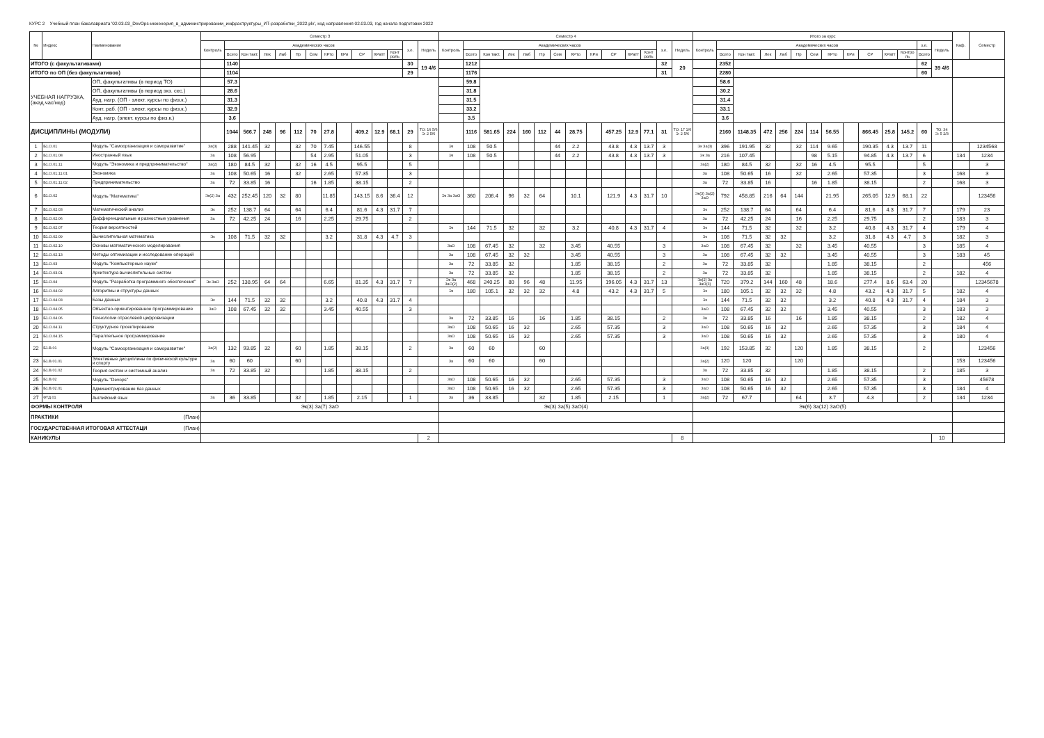КУРС 2 Учебный план бакалавриата '02.03.03_DevOps-инженерия_в_администрировании_инфраструктуры_ИТ-разработки_2022.plx', код направления 02.03.03, год начала подготовки 2022
| № | Индекс | Наименование | Семестр 3 | | | | | | | | | | | | | | Семестр 4 | | | | | | | | | | | | | | Итого за курс | | | | | | | | | | | | | | Каф. | Семестр |
| --- | --- | --- | --- | --- | --- | --- | --- | --- | --- | --- | --- | --- | --- | --- | --- | --- | --- | --- | --- | --- | --- | --- | --- | --- | --- | --- | --- | --- | --- | --- | --- | --- | --- | --- | --- | --- | --- | --- | --- | --- | --- | --- | --- | --- | --- | --- |
| | | | Контроль | Академических часов | | | | | | | | | | | з.е. | Недель | Контроль | Академических часов | | | | | | | | | | | з.е. | Недель | Контроль | Академических часов | | | | | | | | | | | з.е. | Недель | | |
| | | | | Всего | Кон такт. | Лек | Лаб | Пр | Сем | КРто | КРи | СР | КРатт | Конт роль | | | | Всего | Кон такт. | Лек | Лаб | Пр | Сем | КРто | КРи | СР | КРатт | Конт роль | | | | Всего | Кон такт. | Лек | Лаб | Пр | Сем | КРто | КРи | СР | КРатт | Контро ль | Всего | | | |
| ИТОГО (с факультативами) | | | | 1140 | | | | | | | | | | | 30 | 19 4/6 | | 1212 | | | | | | | | | | | 32 | 20 | | 2352 | | | | | | | | | | | 62 | 39 4/6 | | |
| ИТОГО по ОП (без факультативов) | | | | 1104 | | | | | | | | | | | 29 | | | 1176 | | | | | | | | | | | 31 | | | 2280 | | | | | | | | | | | 60 | | | |
| УЧЕБНАЯ НАГРУЗКА, (акад.час/нед) | | ОП, факультативы (в период ТО) | | 57.3 | | | | | | | | | | | | | | 59.8 | | | | | | | | | | | | | | 58.6 | | | | | | | | | | | | | | |
| | | ОП, факультативы (в период экз. сес.) | | 28.6 | | | | | | | | | | | | | | 31.8 | | | | | | | | | | | | | | 30.2 | | | | | | | | | | | | | | |
| | | Ауд. нагр. (ОП - элект. курсы по физ.к.) | | 31.3 | | | | | | | | | | | | | | 31.5 | | | | | | | | | | | | | | 31.4 | | | | | | | | | | | | | | |
| | | Конт. раб. (ОП - элект. курсы по физ.к.) | | 32.9 | | | | | | | | | | | | | | 33.2 | | | | | | | | | | | | | | 33.1 | | | | | | | | | | | | | | |
| | | Ауд. нагр. (элект. курсы по физ.к.) | | 3.6 | | | | | | | | | | | | | | 3.5 | | | | | | | | | | | | | | 3.6 | | | | | | | | | | | | | | |
| ДИСЦИПЛИНЫ (МОДУЛИ) | | | | 1044 | 566.7 | 248 | 96 | 112 | 70 | 27.8 | | 409.2 | 12.9 | 68.1 | 29 | ТО: 16 5/6 Э: 2 5/6 | | 1116 | 581.65 | 224 | 160 | 112 | 44 | 28.75 | | 457.25 | 12.9 | 77.1 | 31 | ТО: 17 1/6 Э: 2 5/6 | | 2160 | 1148.35 | 472 | 256 | 224 | 114 | 56.55 | | 866.45 | 25.8 | 145.2 | 60 | ТО: 34 Э: 5 2/3 | | |
| 1 | Б1.О.01 | Модуль "Самоорганизация и саморазвитие" | За(3) | 288 | 141.45 | 32 | | 32 | 70 | 7.45 | | 146.55 | | | 8 | | Эк | 108 | 50.5 | | | | 44 | 2.2 | | 43.8 | 4.3 | 13.7 | 3 | | Эк За(3) | 396 | 191.95 | 32 | | 32 | 114 | 9.65 | | 190.35 | 4.3 | 13.7 | 11 | | | 1234568 |
| 2 | Б1.О.01.08 | Иностранный язык | За | 108 | 56.95 | | | | 54 | 2.95 | | 51.05 | | | 3 | | Эк | 108 | 50.5 | | | | 44 | 2.2 | | 43.8 | 4.3 | 13.7 | 3 | | Эк За | 216 | 107.45 | | | | 98 | 5.15 | | 94.85 | 4.3 | 13.7 | 6 | | 134 | 1234 |
| 3 | Б1.О.01.11 | Модуль "Экономика и предпринимательство" | За(2) | 180 | 84.5 | 32 | | 32 | 16 | 4.5 | | 95.5 | | | 5 | | | | | | | | | | | | | | | | За(2) | 180 | 84.5 | 32 | | 32 | 16 | 4.5 | | 95.5 | | | 5 | | | 3 |
| 4 | Б1.О.01.11.01 | Экономика | За | 108 | 50.65 | 16 | | 32 | | 2.65 | | 57.35 | | | 3 | | | | | | | | | | | | | | | | За | 108 | 50.65 | 16 | | 32 | | 2.65 | | 57.35 | | | 3 | | 168 | 3 |
| 5 | Б1.О.01.11.02 | Предпринимательство | За | 72 | 33.85 | 16 | | | 16 | 1.85 | | 38.15 | | | 2 | | | | | | | | | | | | | | | | За | 72 | 33.85 | 16 | | | 16 | 1.85 | | 38.15 | | | 2 | | 168 | 3 |
| 6 | Б1.О.02 | Модуль "Математика" | Эк(2) За | 432 | 252.45 | 120 | 32 | 80 | | 11.85 | | 143.15 | 8.6 | 36.4 | 12 | | Эк За ЗаО | 360 | 206.4 | 96 | 32 | 64 | | 10.1 | | 121.9 | 4.3 | 31.7 | 10 | | Эк(3) За(2) ЗаО | 792 | 458.85 | 216 | 64 | 144 | | 21.95 | | 265.05 | 12.9 | 68.1 | 22 | | | 123456 |
| 7 | Б1.О.02.03 | Математический анализ | Эк | 252 | 138.7 | 64 | | 64 | | 6.4 | | 81.6 | 4.3 | 31.7 | 7 | | | | | | | | | | | | | | | | Эк | 252 | 138.7 | 64 | | 64 | | 6.4 | | 81.6 | 4.3 | 31.7 | 7 | | 179 | 23 |
| 8 | Б1.О.02.06 | Дифференциальные и разностные уравнения | За | 72 | 42.25 | 24 | | 16 | | 2.25 | | 29.75 | | | 2 | | | | | | | | | | | | | | | | За | 72 | 42.25 | 24 | | 16 | | 2.25 | | 29.75 | | | 2 | | 183 | 3 |
| 9 | Б1.О.02.07 | Теория вероятностей | | | | | | | | | | | | | | | Эк | 144 | 71.5 | 32 | | 32 | | 3.2 | | 40.8 | 4.3 | 31.7 | 4 | | Эк | 144 | 71.5 | 32 | | 32 | | 3.2 | | 40.8 | 4.3 | 31.7 | 4 | | 179 | 4 |
| 10 | Б1.О.02.09 | Вычислительная математика | Эк | 108 | 71.5 | 32 | 32 | | | 3.2 | | 31.8 | 4.3 | 4.7 | 3 | | | | | | | | | | | | | | | | Эк | 108 | 71.5 | 32 | 32 | | | 3.2 | | 31.8 | 4.3 | 4.7 | 3 | | 182 | 3 |
| 11 | Б1.О.02.10 | Основы математического моделирования | | | | | | | | | | | | | | | ЗаО | 108 | 67.45 | 32 | | 32 | | 3.45 | | 40.55 | | | 3 | | ЗаО | 108 | 67.45 | 32 | | 32 | | 3.45 | | 40.55 | | | 3 | | 185 | 4 |
| 12 | Б1.О.02.13 | Методы оптимизации и исследование операций | | | | | | | | | | | | | | | За | 108 | 67.45 | 32 | 32 | | | 3.45 | | 40.55 | | | 3 | | За | 108 | 67.45 | 32 | 32 | | | 3.45 | | 40.55 | | | 3 | | 183 | 45 |
| 13 | Б1.О.03 | Модуль "Компьютерные науки" | | | | | | | | | | | | | | | За | 72 | 33.85 | 32 | | | | 1.85 | | 38.15 | | | 2 | | За | 72 | 33.85 | 32 | | | | 1.85 | | 38.15 | | | 2 | | | 456 |
| 14 | Б1.О.03.01 | Архитектура вычислительных систем | | | | | | | | | | | | | | | За | 72 | 33.85 | 32 | | | | 1.85 | | 38.15 | | | 2 | | За | 72 | 33.85 | 32 | | | | 1.85 | | 38.15 | | | 2 | | 182 | 4 |
| 15 | Б1.О.04 | Модуль "Разработка программного обеспечения" | Эк ЗаО | 252 | 138.95 | 64 | 64 | | | 6.65 | | 81.35 | 4.3 | 31.7 | 7 | | Эк За ЗаО(2) | 468 | 240.25 | 80 | 96 | 48 | | 11.95 | | 196.05 | 4.3 | 31.7 | 13 | | Эк(2) За ЗаО(3) | 720 | 379.2 | 144 | 160 | 48 | | 18.6 | | 277.4 | 8.6 | 63.4 | 20 | | | 12345678 |
| 16 | Б1.О.04.02 | Алгоритмы и структуры данных | | | | | | | | | | | | | | | Эк | 180 | 105.1 | 32 | 32 | 32 | | 4.8 | | 43.2 | 4.3 | 31.7 | 5 | | Эк | 180 | 105.1 | 32 | 32 | 32 | | 4.8 | | 43.2 | 4.3 | 31.7 | 5 | | 182 | 4 |
| 17 | Б1.О.04.03 | Базы данных | Эк | 144 | 71.5 | 32 | 32 | | | 3.2 | | 40.8 | 4.3 | 31.7 | 4 | | | | | | | | | | | | | | | | Эк | 144 | 71.5 | 32 | 32 | | | 3.2 | | 40.8 | 4.3 | 31.7 | 4 | | 184 | 3 |
| 18 | Б1.О.04.05 | Объектно-ориентированное программирование | ЗаО | 108 | 67.45 | 32 | 32 | | | 3.45 | | 40.55 | | | 3 | | | | | | | | | | | | | | | | ЗаО | 108 | 67.45 | 32 | 32 | | | 3.45 | | 40.55 | | | 3 | | 183 | 3 |
| 19 | Б1.О.04.06 | Технологии отраслевой цифровизации | | | | | | | | | | | | | | | За | 72 | 33.85 | 16 | | 16 | | 1.85 | | 38.15 | | | 2 | | За | 72 | 33.85 | 16 | | 16 | | 1.85 | | 38.15 | | | 2 | | 182 | 4 |
| 20 | Б1.О.04.11 | Структурное проектирование | | | | | | | | | | | | | | | ЗаО | 108 | 50.65 | 16 | 32 | | | 2.65 | | 57.35 | | | 3 | | ЗаО | 108 | 50.65 | 16 | 32 | | | 2.65 | | 57.35 | | | 3 | | 184 | 4 |
| 21 | Б1.О.04.15 | Параллельное программирование | | | | | | | | | | | | | | | ЗаО | 108 | 50.65 | 16 | 32 | | | 2.65 | | 57.35 | | | 3 | | ЗаО | 108 | 50.65 | 16 | 32 | | | 2.65 | | 57.35 | | | 3 | | 180 | 4 |
| 22 | Б1.В.01 | Модуль "Самоорганизация и саморазвитие" | За(2) | 132 | 93.85 | 32 | | 60 | | 1.85 | | 38.15 | | | 2 | | За | 60 | 60 | | | 60 | | | | | | | | | За(3) | 192 | 153.85 | 32 | | 120 | | 1.85 | | 38.15 | | | 2 | | | 123456 |
| 23 | Б1.В.01.01 | Элективные дисциплины по физической культуре и спорту | За | 60 | 60 | | | 60 | | | | | | | | | За | 60 | 60 | | | 60 | | | | | | | | | За(2) | 120 | 120 | | | 120 | | | | | | | | | 153 | 123456 |
| 24 | Б1.В.01.02 | Теория систем и системный анализ | За | 72 | 33.85 | 32 | | | | 1.85 | | 38.15 | | | 2 | | | | | | | | | | | | | | | | За | 72 | 33.85 | 32 | | | | 1.85 | | 38.15 | | | 2 | | 185 | 3 |
| 25 | Б1.В.02 | Модуль "Devops" | | | | | | | | | | | | | | | ЗаО | 108 | 50.65 | 16 | 32 | | | 2.65 | | 57.35 | | | 3 | | ЗаО | 108 | 50.65 | 16 | 32 | | | 2.65 | | 57.35 | | | 3 | | | 45678 |
| 26 | Б1.В.02.01 | Администрирование баз данных | | | | | | | | | | | | | | | ЗаО | 108 | 50.65 | 16 | 32 | | | 2.65 | | 57.35 | | | 3 | | ЗаО | 108 | 50.65 | 16 | 32 | | | 2.65 | | 57.35 | | | 3 | | 184 | 4 |
| 27 | ФТД.01 | Английский язык | За | 36 | 33.85 | | | 32 | | 1.85 | | 2.15 | | | 1 | | За | 36 | 33.85 | | | 32 | | 1.85 | | 2.15 | | | 1 | | За(2) | 72 | 67.7 | | | 64 | | 3.7 | | 4.3 | | | 2 | | 134 | 1234 |
| ФОРМЫ КОНТРОЛЯ | | | Эк(3) За(7) ЗаО | | | | | | | | | | | | | | Эк(3) За(5) ЗаО(4) | | | | | | | | | | | | | | Эк(6) За(12) ЗаО(5) | | | | | | | | | | | | | | | |
| ПРАКТИКИ (План) | | | | | | | | | | | | | | | | | | | | | | | | | | | | | | | | | | | | | | | | | | | | | | |
| ГОСУДАРСТВЕННАЯ ИТОГОВАЯ АТТЕСТАЦИ (План) | | | | | | | | | | | | | | | | | | | | | | | | | | | | | | | | | | | | | | | | | | | | | | |
| КАНИКУЛЫ | | | | | | | | | | | | | | | | 2 | | | | | | | | | | | | | | 8 | | | | | | | | | | | | | | 10 | | |